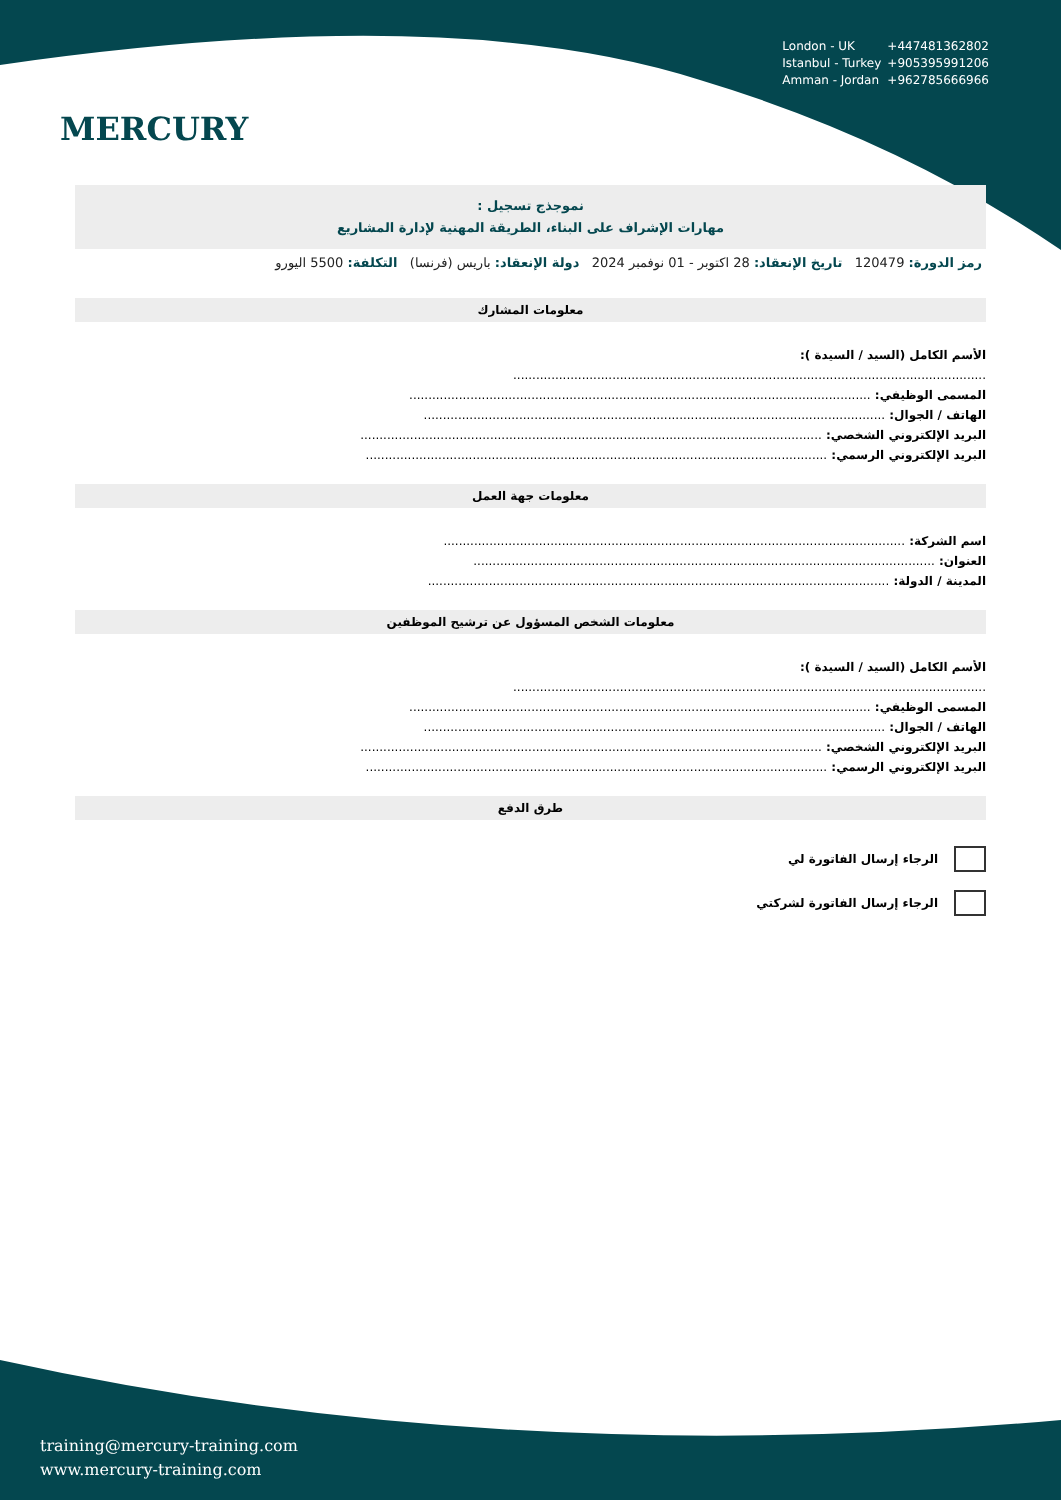MERCURY
London - UK +447481362802
Istanbul - Turkey +905395991206
Amman - Jordan +962785666966
نموجذج تسجيل :
مهارات الإشراف على البناء، الطريقة المهنية لإدارة المشاريع
رمز الدورة: 120479 تاريخ الإنعقاد: 28 اكتوبر - 01 نوفمبر 2024 دولة الإنعقاد: باريس (فرنسا) التكلفة: 5500 اليورو
معلومات المشارك
الأسم الكامل (السيد / السيدة ):
............................................................................................................................
المسمى الوظيفي: .........................................................................................................................
الهاتف / الجوال: .........................................................................................................................
البريد الإلكتروني الشخصي: .........................................................................................................................
البريد الإلكتروني الرسمي: .........................................................................................................................
معلومات جهة العمل
اسم الشركة: .........................................................................................................................
العنوان: .........................................................................................................................
المدينة / الدولة: .........................................................................................................................
معلومات الشخص المسؤول عن ترشيح الموظفين
الأسم الكامل (السيد / السيدة ):
............................................................................................................................
المسمى الوظيفي: .........................................................................................................................
الهاتف / الجوال: .........................................................................................................................
البريد الإلكتروني الشخصي: .........................................................................................................................
البريد الإلكتروني الرسمي: .........................................................................................................................
طرق الدفع
الرجاء إرسال الفاتورة لي
الرجاء إرسال الفاتورة لشركتي
training@mercury-training.com
www.mercury-training.com